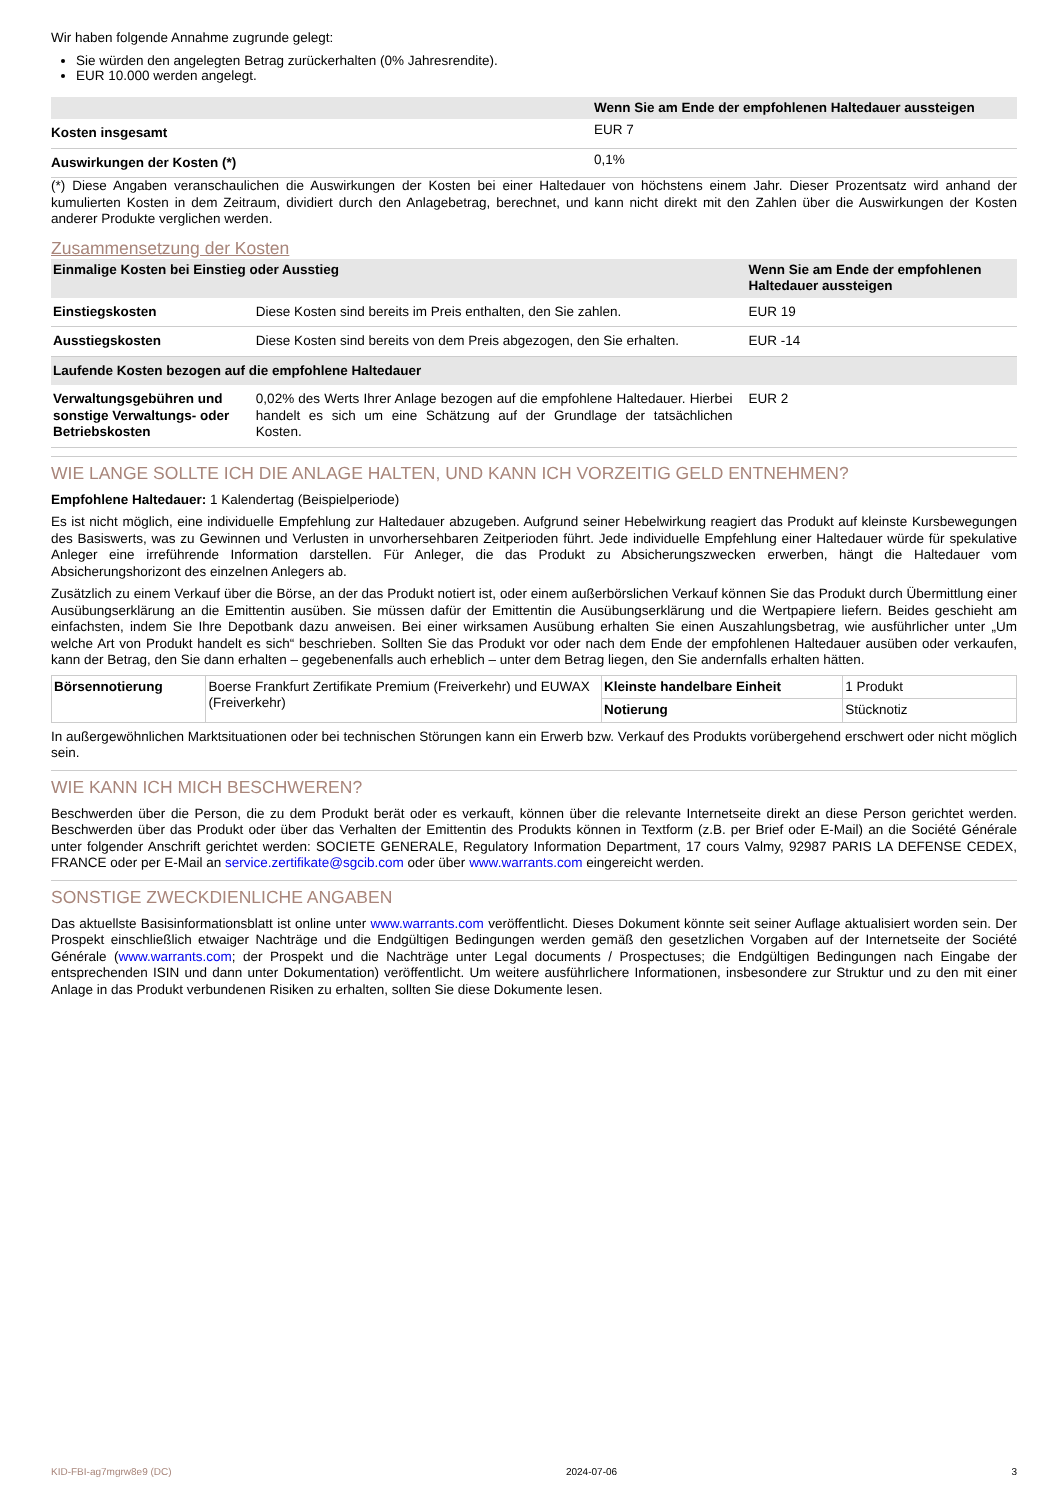Wir haben folgende Annahme zugrunde gelegt:
Sie würden den angelegten Betrag zurückerhalten (0% Jahresrendite).
EUR 10.000 werden angelegt.
| | Wenn Sie am Ende der empfohlenen Haltedauer aussteigen |
| --- | --- |
| Kosten insgesamt | EUR 7 |
| Auswirkungen der Kosten (*) | 0,1% |
(*) Diese Angaben veranschaulichen die Auswirkungen der Kosten bei einer Haltedauer von höchstens einem Jahr. Dieser Prozentsatz wird anhand der kumulierten Kosten in dem Zeitraum, dividiert durch den Anlagebetrag, berechnet, und kann nicht direkt mit den Zahlen über die Auswirkungen der Kosten anderer Produkte verglichen werden.
Zusammensetzung der Kosten
| Einmalige Kosten bei Einstieg oder Ausstieg | | Wenn Sie am Ende der empfohlenen Haltedauer aussteigen |
| --- | --- | --- |
| Einstiegskosten | Diese Kosten sind bereits im Preis enthalten, den Sie zahlen. | EUR 19 |
| Ausstiegskosten | Diese Kosten sind bereits von dem Preis abgezogen, den Sie erhalten. | EUR -14 |
| Laufende Kosten bezogen auf die empfohlene Haltedauer | | |
| Verwaltungsgebühren und sonstige Verwaltungs- oder Betriebskosten | 0,02% des Werts Ihrer Anlage bezogen auf die empfohlene Haltedauer. Hierbei handelt es sich um eine Schätzung auf der Grundlage der tatsächlichen Kosten. | EUR 2 |
WIE LANGE SOLLTE ICH DIE ANLAGE HALTEN, UND KANN ICH VORZEITIG GELD ENTNEHMEN?
Empfohlene Haltedauer: 1 Kalendertag (Beispielperiode)
Es ist nicht möglich, eine individuelle Empfehlung zur Haltedauer abzugeben. Aufgrund seiner Hebelwirkung reagiert das Produkt auf kleinste Kursbewegungen des Basiswerts, was zu Gewinnen und Verlusten in unvorhersehbaren Zeitperioden führt. Jede individuelle Empfehlung einer Haltedauer würde für spekulative Anleger eine irreführende Information darstellen. Für Anleger, die das Produkt zu Absicherungszwecken erwerben, hängt die Haltedauer vom Absicherungshorizont des einzelnen Anlegers ab.
Zusätzlich zu einem Verkauf über die Börse, an der das Produkt notiert ist, oder einem außerbörslichen Verkauf können Sie das Produkt durch Übermittlung einer Ausübungserklärung an die Emittentin ausüben. Sie müssen dafür der Emittentin die Ausübungserklärung und die Wertpapiere liefern. Beides geschieht am einfachsten, indem Sie Ihre Depotbank dazu anweisen. Bei einer wirksamen Ausübung erhalten Sie einen Auszahlungsbetrag, wie ausführlicher unter „Um welche Art von Produkt handelt es sich“ beschrieben. Sollten Sie das Produkt vor oder nach dem Ende der empfohlenen Haltedauer ausüben oder verkaufen, kann der Betrag, den Sie dann erhalten – gegebenenfalls auch erheblich – unter dem Betrag liegen, den Sie andernfalls erhalten hätten.
| Börsennotierung | Boerse Frankfurt Zertifikate Premium (Freiverkehr) und EUWAX (Freiverkehr) | Kleinste handelbare Einheit | 1 Produkt |
| | | Notierung | Stücknotiz |
In außergewöhnlichen Marktsituationen oder bei technischen Störungen kann ein Erwerb bzw. Verkauf des Produkts vorübergehend erschwert oder nicht möglich sein.
WIE KANN ICH MICH BESCHWEREN?
Beschwerden über die Person, die zu dem Produkt berät oder es verkauft, können über die relevante Internetseite direkt an diese Person gerichtet werden. Beschwerden über das Produkt oder über das Verhalten der Emittentin des Produkts können in Textform (z.B. per Brief oder E-Mail) an die Société Générale unter folgender Anschrift gerichtet werden: SOCIETE GENERALE, Regulatory Information Department, 17 cours Valmy, 92987 PARIS LA DEFENSE CEDEX, FRANCE oder per E-Mail an service.zertifikate@sgcib.com oder über www.warrants.com eingereicht werden.
SONSTIGE ZWECKDIENLICHE ANGABEN
Das aktuellste Basisinformationsblatt ist online unter www.warrants.com veröffentlicht. Dieses Dokument könnte seit seiner Auflage aktualisiert worden sein. Der Prospekt einschließlich etwaiger Nachträge und die Endgültigen Bedingungen werden gemäß den gesetzlichen Vorgaben auf der Internetseite der Société Générale (www.warrants.com; der Prospekt und die Nachträge unter Legal documents / Prospectuses; die Endgültigen Bedingungen nach Eingabe der entsprechenden ISIN und dann unter Dokumentation) veröffentlicht. Um weitere ausführlichere Informationen, insbesondere zur Struktur und zu den mit einer Anlage in das Produkt verbundenen Risiken zu erhalten, sollten Sie diese Dokumente lesen.
KID-FBI-ag7mgrw8e9 (DC) 2024-07-06 3